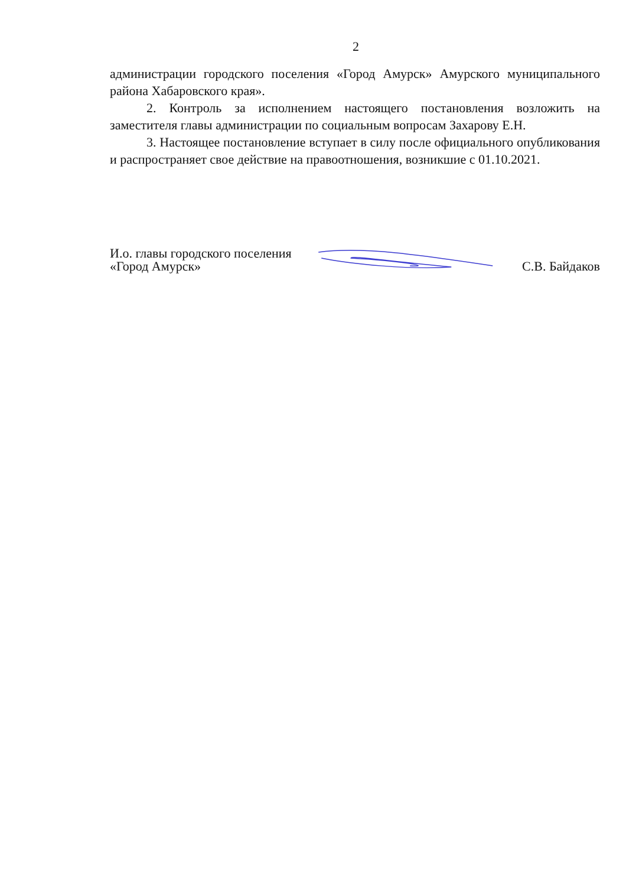2
администрации городского поселения «Город Амурск» Амурского муниципального района Хабаровского края».
2. Контроль за исполнением настоящего постановления возложить на заместителя главы администрации по социальным вопросам Захарову Е.Н.
3. Настоящее постановление вступает в силу после официального опубликования и распространяет свое действие на правоотношения, возникшие с 01.10.2021.
И.о. главы городского поселения
«Город Амурск»
С.В. Байдаков